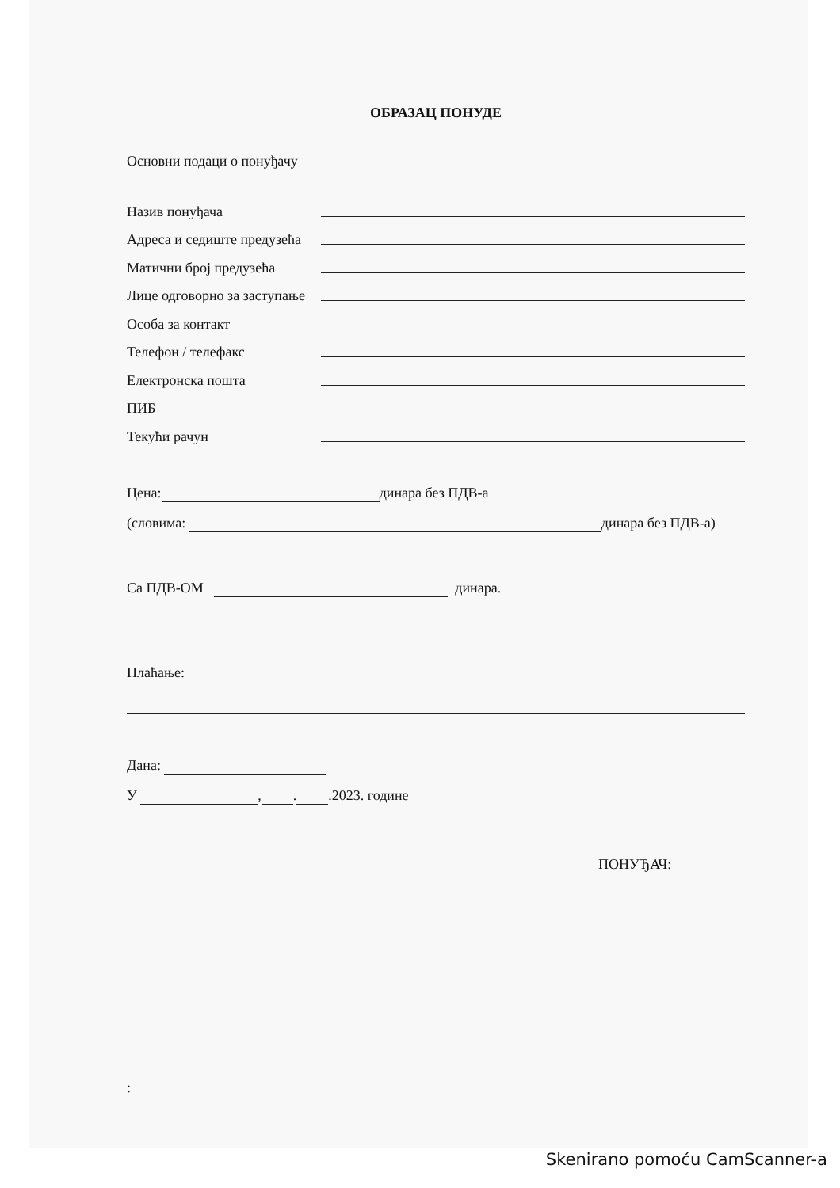ОБРАЗАЦ ПОНУДЕ
Основни подаци о понуђачу
Назив понуђача
Адреса и седиште предузећа
Матични број предузећа
Лице одговорно за заступање
Особа за контакт
Телефон / телефакс
Електронска пошта
ПИБ
Текући рачун
Цена: динара без ПДВ-а
(словима: динара без ПДВ-а)
Са ПДВ-ОМ динара.
Плаћање:
Дана:
У , . .2023. године
ПОНУЂАЧ:
:
Skenirano pomoću CamScanner-a